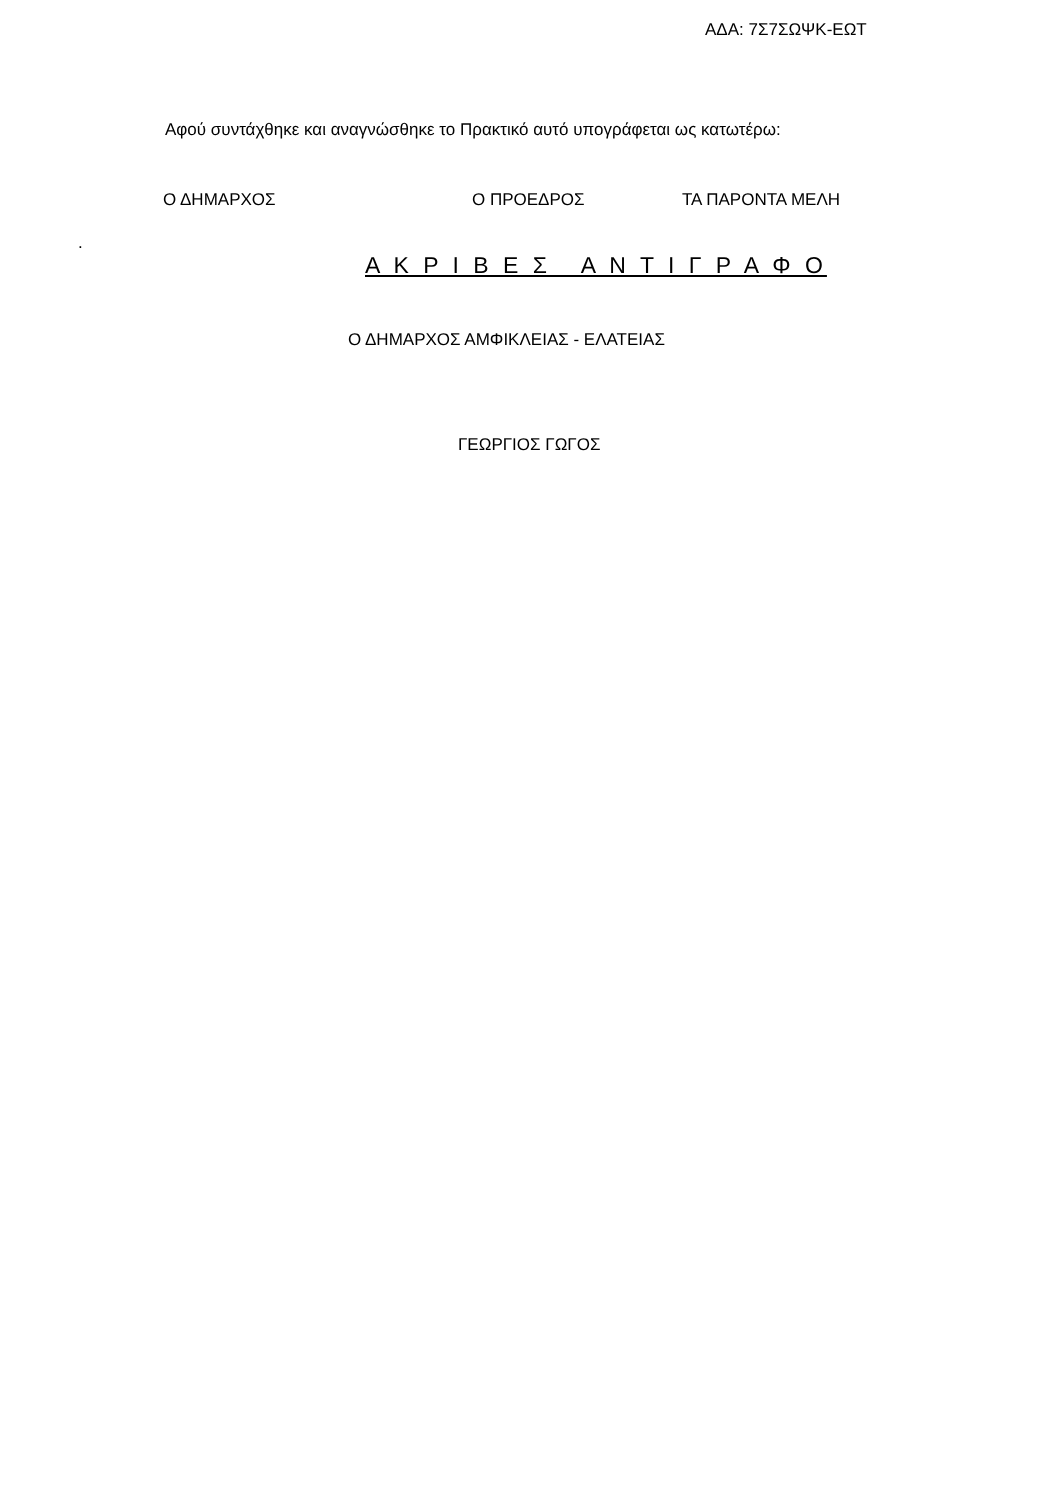ΑΔΑ: 7Σ7ΣΩΨΚ-ΕΩΤ
Αφού συντάχθηκε και αναγνώσθηκε το Πρακτικό αυτό υπογράφεται ως κατωτέρω:
Ο ΔΗΜΑΡΧΟΣ Ο ΠΡΟΕΔΡΟΣ ΤΑ ΠΑΡΟΝΤΑ ΜΕΛΗ
.
Α Κ Ρ Ι Β Ε Σ Α Ν Τ Ι Γ Ρ Α Φ Ο
Ο ΔΗΜΑΡΧΟΣ ΑΜΦΙΚΛΕΙΑΣ - ΕΛΑΤΕΙΑΣ
ΓΕΩΡΓΙΟΣ ΓΩΓΟΣ